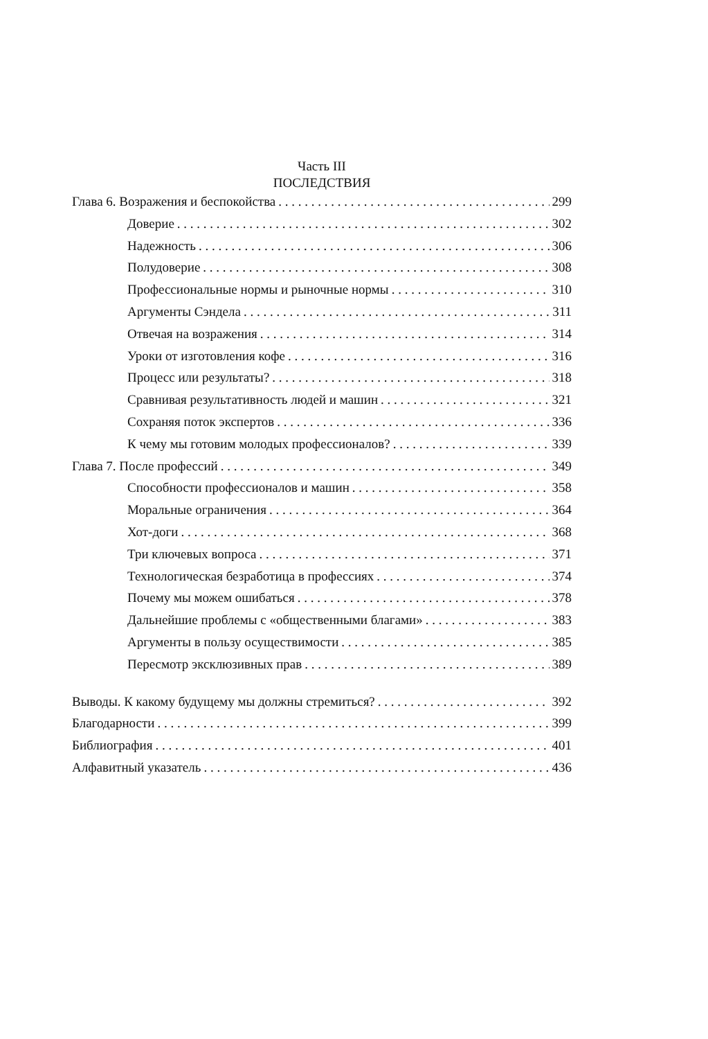Часть III
ПОСЛЕДСТВИЯ
Глава 6. Возражения и беспокойства 299
Доверие 302
Надежность 306
Полудоверие 308
Профессиональные нормы и рыночные нормы 310
Аргументы Сэндела 311
Отвечая на возражения 314
Уроки от изготовления кофе 316
Процесс или результаты? 318
Сравнивая результативность людей и машин 321
Сохраняя поток экспертов 336
К чему мы готовим молодых профессионалов? 339
Глава 7. После профессий 349
Способности профессионалов и машин 358
Моральные ограничения 364
Хот-доги 368
Три ключевых вопроса 371
Технологическая безработица в профессиях 374
Почему мы можем ошибаться 378
Дальнейшие проблемы с «общественными благами» 383
Аргументы в пользу осуществимости 385
Пересмотр эксклюзивных прав 389
Выводы. К какому будущему мы должны стремиться? 392
Благодарности 399
Библиография 401
Алфавитный указатель 436